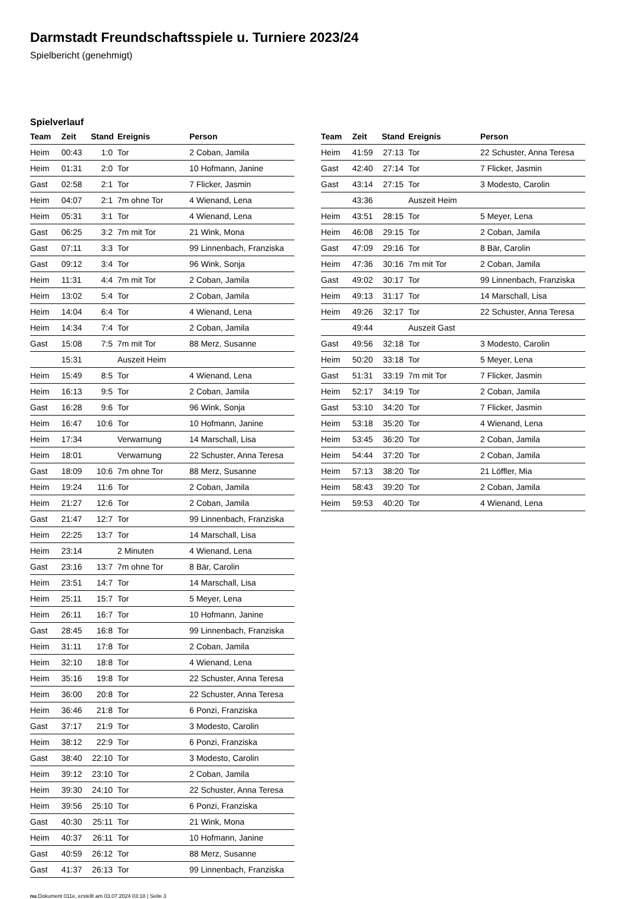Darmstadt Freundschaftsspiele u. Turniere 2023/24
Spielbericht (genehmigt)
Spielverlauf
| Team | Zeit | Stand | Ereignis | Person |
| --- | --- | --- | --- | --- |
| Heim | 00:43 | 1:0 | Tor | 2 Coban, Jamila |
| Heim | 01:31 | 2:0 | Tor | 10 Hofmann, Janine |
| Gast | 02:58 | 2:1 | Tor | 7 Flicker, Jasmin |
| Heim | 04:07 | 2:1 | 7m ohne Tor | 4 Wienand, Lena |
| Heim | 05:31 | 3:1 | Tor | 4 Wienand, Lena |
| Gast | 06:25 | 3:2 | 7m mit Tor | 21 Wink, Mona |
| Gast | 07:11 | 3:3 | Tor | 99 Linnenbach, Franziska |
| Gast | 09:12 | 3:4 | Tor | 96 Wink, Sonja |
| Heim | 11:31 | 4:4 | 7m mit Tor | 2 Coban, Jamila |
| Heim | 13:02 | 5:4 | Tor | 2 Coban, Jamila |
| Heim | 14:04 | 6:4 | Tor | 4 Wienand, Lena |
| Heim | 14:34 | 7:4 | Tor | 2 Coban, Jamila |
| Gast | 15:08 | 7:5 | 7m mit Tor | 88 Merz, Susanne |
| | 15:31 | | Auszeit Heim | |
| Heim | 15:49 | 8:5 | Tor | 4 Wienand, Lena |
| Heim | 16:13 | 9:5 | Tor | 2 Coban, Jamila |
| Gast | 16:28 | 9:6 | Tor | 96 Wink, Sonja |
| Heim | 16:47 | 10:6 | Tor | 10 Hofmann, Janine |
| Heim | 17:34 | | Verwarnung | 14 Marschall, Lisa |
| Heim | 18:01 | | Verwarnung | 22 Schuster, Anna Teresa |
| Gast | 18:09 | 10:6 | 7m ohne Tor | 88 Merz, Susanne |
| Heim | 19:24 | 11:6 | Tor | 2 Coban, Jamila |
| Heim | 21:27 | 12:6 | Tor | 2 Coban, Jamila |
| Gast | 21:47 | 12:7 | Tor | 99 Linnenbach, Franziska |
| Heim | 22:25 | 13:7 | Tor | 14 Marschall, Lisa |
| Heim | 23:14 | | 2 Minuten | 4 Wienand, Lena |
| Gast | 23:16 | 13:7 | 7m ohne Tor | 8 Bär, Carolin |
| Heim | 23:51 | 14:7 | Tor | 14 Marschall, Lisa |
| Heim | 25:11 | 15:7 | Tor | 5 Meyer, Lena |
| Heim | 26:11 | 16:7 | Tor | 10 Hofmann, Janine |
| Gast | 28:45 | 16:8 | Tor | 99 Linnenbach, Franziska |
| Heim | 31:11 | 17:8 | Tor | 2 Coban, Jamila |
| Heim | 32:10 | 18:8 | Tor | 4 Wienand, Lena |
| Heim | 35:16 | 19:8 | Tor | 22 Schuster, Anna Teresa |
| Heim | 36:00 | 20:8 | Tor | 22 Schuster, Anna Teresa |
| Heim | 36:46 | 21:8 | Tor | 6 Ponzi, Franziska |
| Gast | 37:17 | 21:9 | Tor | 3 Modesto, Carolin |
| Heim | 38:12 | 22:9 | Tor | 6 Ponzi, Franziska |
| Gast | 38:40 | 22:10 | Tor | 3 Modesto, Carolin |
| Heim | 39:12 | 23:10 | Tor | 2 Coban, Jamila |
| Heim | 39:30 | 24:10 | Tor | 22 Schuster, Anna Teresa |
| Heim | 39:56 | 25:10 | Tor | 6 Ponzi, Franziska |
| Gast | 40:30 | 25:11 | Tor | 21 Wink, Mona |
| Heim | 40:37 | 26:11 | Tor | 10 Hofmann, Janine |
| Gast | 40:59 | 26:12 | Tor | 88 Merz, Susanne |
| Gast | 41:37 | 26:13 | Tor | 99 Linnenbach, Franziska |
| Team | Zeit | Stand | Ereignis | Person |
| --- | --- | --- | --- | --- |
| Heim | 41:59 | 27:13 | Tor | 22 Schuster, Anna Teresa |
| Gast | 42:40 | 27:14 | Tor | 7 Flicker, Jasmin |
| Gast | 43:14 | 27:15 | Tor | 3 Modesto, Carolin |
| | 43:36 | | Auszeit Heim | |
| Heim | 43:51 | 28:15 | Tor | 5 Meyer, Lena |
| Heim | 46:08 | 29:15 | Tor | 2 Coban, Jamila |
| Gast | 47:09 | 29:16 | Tor | 8 Bär, Carolin |
| Heim | 47:36 | 30:16 | 7m mit Tor | 2 Coban, Jamila |
| Gast | 49:02 | 30:17 | Tor | 99 Linnenbach, Franziska |
| Heim | 49:13 | 31:17 | Tor | 14 Marschall, Lisa |
| Heim | 49:26 | 32:17 | Tor | 22 Schuster, Anna Teresa |
| | 49:44 | | Auszeit Gast | |
| Gast | 49:56 | 32:18 | Tor | 3 Modesto, Carolin |
| Heim | 50:20 | 33:18 | Tor | 5 Meyer, Lena |
| Gast | 51:31 | 33:19 | 7m mit Tor | 7 Flicker, Jasmin |
| Heim | 52:17 | 34:19 | Tor | 2 Coban, Jamila |
| Gast | 53:10 | 34:20 | Tor | 7 Flicker, Jasmin |
| Heim | 53:18 | 35:20 | Tor | 4 Wienand, Lena |
| Heim | 53:45 | 36:20 | Tor | 2 Coban, Jamila |
| Heim | 54:44 | 37:20 | Tor | 2 Coban, Jamila |
| Heim | 57:13 | 38:20 | Tor | 21 Löffler, Mia |
| Heim | 58:43 | 39:20 | Tor | 2 Coban, Jamila |
| Heim | 59:53 | 40:20 | Tor | 4 Wienand, Lena |
nu.Dokument 011e, erstellt am 03.07.2024 03:18 | Seite 3